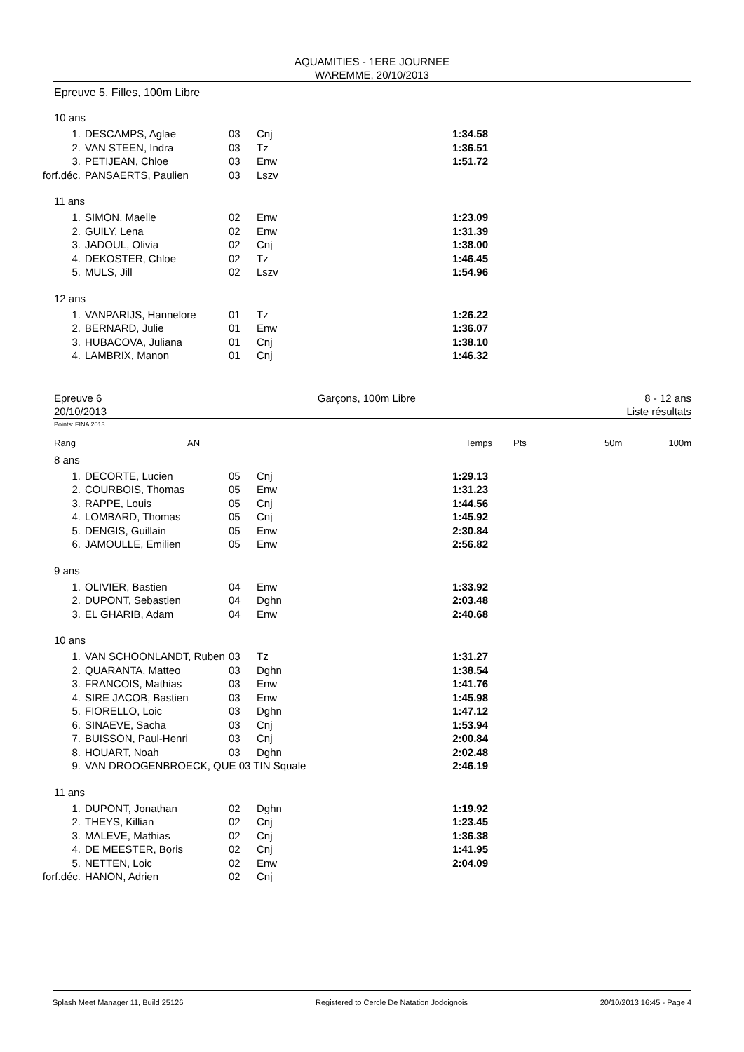AQUAMITIES - 1ERE JOURNEE
WAREMME, 20/10/2013
Epreuve 5, Filles, 100m Libre
10 ans
| 1. | DESCAMPS, Aglae | 03 | Cnj | 1:34.58 |
| 2. | VAN STEEN, Indra | 03 | Tz | 1:36.51 |
| 3. | PETIJEAN, Chloe | 03 | Enw | 1:51.72 |
| forf.déc. | PANSAERTS, Paulien | 03 | Lszv | |
11 ans
| 1. | SIMON, Maelle | 02 | Enw | 1:23.09 |
| 2. | GUILY, Lena | 02 | Enw | 1:31.39 |
| 3. | JADOUL, Olivia | 02 | Cnj | 1:38.00 |
| 4. | DEKOSTER, Chloe | 02 | Tz | 1:46.45 |
| 5. | MULS, Jill | 02 | Lszv | 1:54.96 |
12 ans
| 1. | VANPARIJS, Hannelore | 01 | Tz | 1:26.22 |
| 2. | BERNARD, Julie | 01 | Enw | 1:36.07 |
| 3. | HUBACOVA, Juliana | 01 | Cnj | 1:38.10 |
| 4. | LAMBRIX, Manon | 01 | Cnj | 1:46.32 |
Epreuve 6
20/10/2013
Garçons, 100m Libre 8 - 12 ans
Liste résultats
Points: FINA 2013
Rang AN Temps Pts 50m 100m
8 ans
| 1. | DECORTE, Lucien | 05 | Cnj | 1:29.13 |
| 2. | COURBOIS, Thomas | 05 | Enw | 1:31.23 |
| 3. | RAPPE, Louis | 05 | Cnj | 1:44.56 |
| 4. | LOMBARD, Thomas | 05 | Cnj | 1:45.92 |
| 5. | DENGIS, Guillain | 05 | Enw | 2:30.84 |
| 6. | JAMOULLE, Emilien | 05 | Enw | 2:56.82 |
9 ans
| 1. | OLIVIER, Bastien | 04 | Enw | 1:33.92 |
| 2. | DUPONT, Sebastien | 04 | Dghn | 2:03.48 |
| 3. | EL GHARIB, Adam | 04 | Enw | 2:40.68 |
10 ans
| 1. | VAN SCHOONLANDT, Ruben | 03 | Tz | 1:31.27 |
| 2. | QUARANTA, Matteo | 03 | Dghn | 1:38.54 |
| 3. | FRANCOIS, Mathias | 03 | Enw | 1:41.76 |
| 4. | SIRE JACOB, Bastien | 03 | Enw | 1:45.98 |
| 5. | FIORELLO, Loic | 03 | Dghn | 1:47.12 |
| 6. | SINAEVE, Sacha | 03 | Cnj | 1:53.94 |
| 7. | BUISSON, Paul-Henri | 03 | Cnj | 2:00.84 |
| 8. | HOUART, Noah | 03 | Dghn | 2:02.48 |
| 9. | VAN DROOGENBROECK, QUE 03 TIN Squale | | | 2:46.19 |
11 ans
| 1. | DUPONT, Jonathan | 02 | Dghn | 1:19.92 |
| 2. | THEYS, Killian | 02 | Cnj | 1:23.45 |
| 3. | MALEVE, Mathias | 02 | Cnj | 1:36.38 |
| 4. | DE MEESTER, Boris | 02 | Cnj | 1:41.95 |
| 5. | NETTEN, Loic | 02 | Enw | 2:04.09 |
| forf.déc. | HANON, Adrien | 02 | Cnj | |
Splash Meet Manager 11, Build 25126 Registered to Cercle De Natation Jodoignois 20/10/2013 16:45 - Page 4